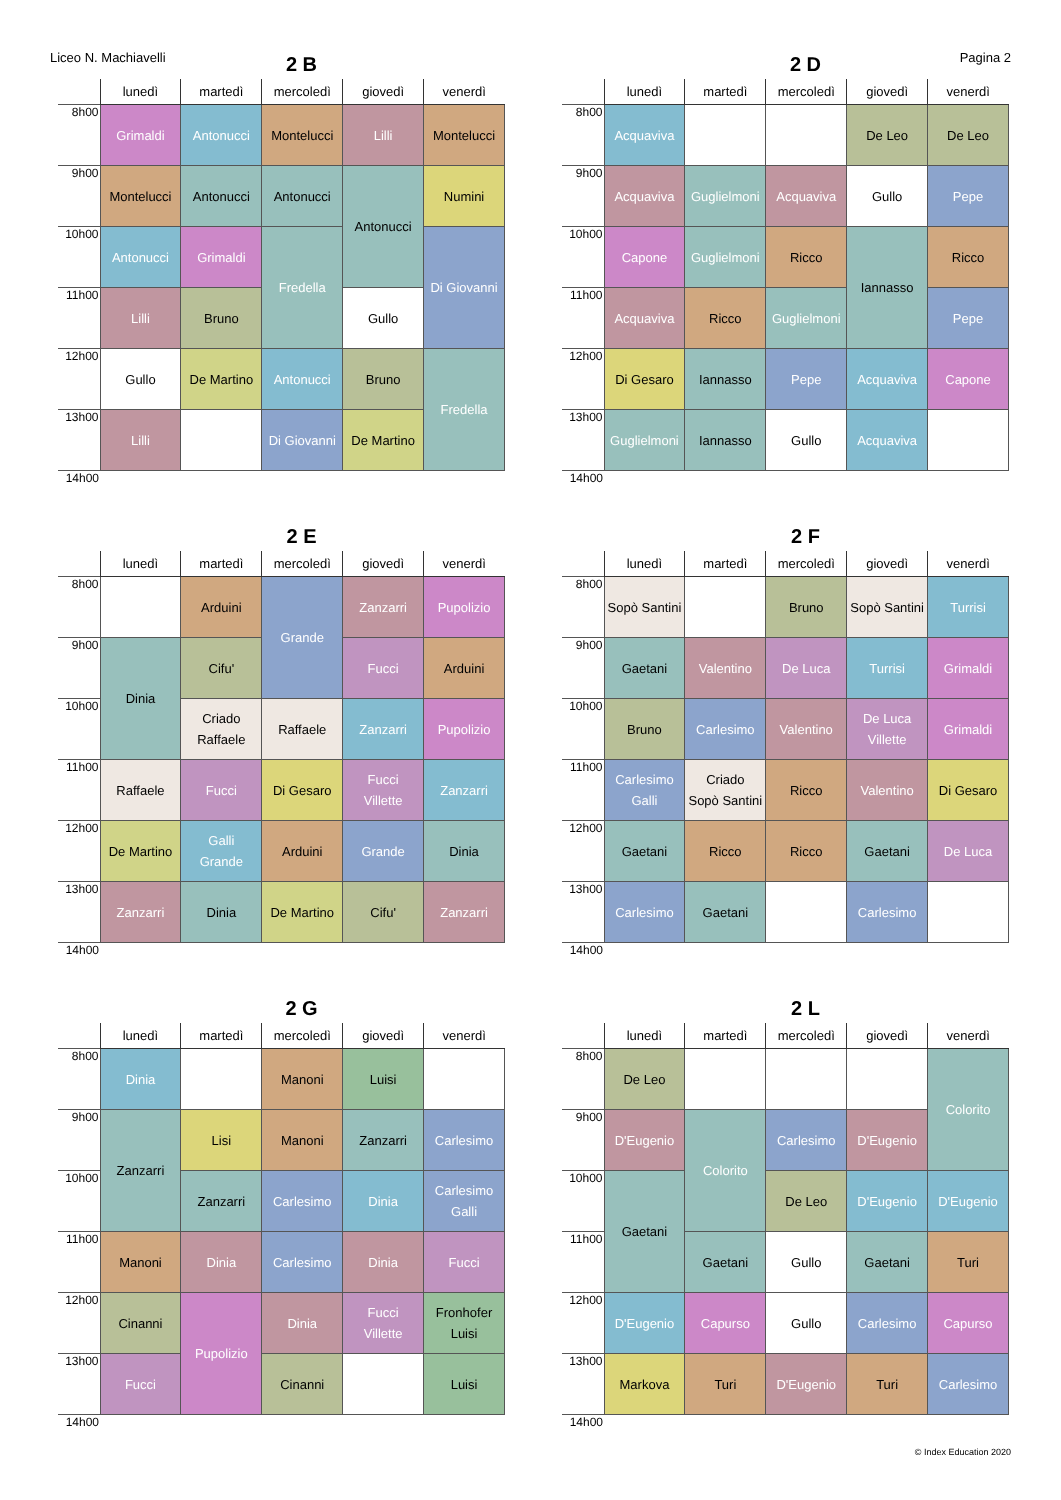Liceo N. Machiavelli Pagina 2
2 B
| | lunedì | martedì | mercoledì | giovedì | venerdì |
| --- | --- | --- | --- | --- | --- |
| 8h00 | Grimaldi | Antonucci | Montelucci | Lilli | Montelucci |
| 9h00 | Montelucci | Antonucci | Antonucci | Antonucci | Numini |
| 10h00 | Antonucci | Grimaldi | Fredella | | Di Giovanni |
| 11h00 | Lilli | Bruno | | Gullo | |
| 12h00 | Gullo | De Martino | Antonucci | Bruno | Fredella |
| 13h00 | Lilli | | Di Giovanni | De Martino | |
| 14h00 | | | | | |
2 D
| | lunedì | martedì | mercoledì | giovedì | venerdì |
| --- | --- | --- | --- | --- | --- |
| 8h00 | Acquaviva | | | De Leo | De Leo |
| 9h00 | Acquaviva | Guglielmoni | Acquaviva | Gullo | Pepe |
| 10h00 | Capone | Guglielmoni | Ricco | Iannasso | Ricco |
| 11h00 | Acquaviva | Ricco | Guglielmoni | | Pepe |
| 12h00 | Di Gesaro | Iannasso | Pepe | Acquaviva | Capone |
| 13h00 | Guglielmoni | Iannasso | Gullo | Acquaviva | |
| 14h00 | | | | | |
2 E
| | lunedì | martedì | mercoledì | giovedì | venerdì |
| --- | --- | --- | --- | --- | --- |
| 8h00 | | Arduini | Grande | Zanzarri | Pupolizio |
| 9h00 | Dinia | Cifu' | | Fucci | Arduini |
| 10h00 | | Criado Raffaele | Raffaele | Zanzarri | Pupolizio |
| 11h00 | Raffaele | Fucci | Di Gesaro | Fucci Villette | Zanzarri |
| 12h00 | De Martino | Galli Grande | Arduini | Grande | Dinia |
| 13h00 | Zanzarri | Dinia | De Martino | Cifu' | Zanzarri |
| 14h00 | | | | | |
2 F
| | lunedì | martedì | mercoledì | giovedì | venerdì |
| --- | --- | --- | --- | --- | --- |
| 8h00 | Sopò Santini | | Bruno | Sopò Santini | Turrisi |
| 9h00 | Gaetani | Valentino | De Luca | Turrisi | Grimaldi |
| 10h00 | Bruno | Carlesimo | Valentino | De Luca Villette | Grimaldi |
| 11h00 | Carlesimo Galli | Criado Sopò Santini | Ricco | Valentino | Di Gesaro |
| 12h00 | Gaetani | Ricco | Ricco | Gaetani | De Luca |
| 13h00 | Carlesimo | Gaetani | | Carlesimo | |
| 14h00 | | | | | |
2 G
| | lunedì | martedì | mercoledì | giovedì | venerdì |
| --- | --- | --- | --- | --- | --- |
| 8h00 | Dinia | | Manoni | Luisi | |
| 9h00 | Zanzarri | Lisi | Manoni | Zanzarri | Carlesimo |
| 10h00 | | Zanzarri | Carlesimo | Dinia | Carlesimo Galli |
| 11h00 | Manoni | Dinia | Carlesimo | Dinia | Fucci |
| 12h00 | Cinanni | Pupolizio | Dinia | Fucci Villette | Fronhofer Luisi |
| 13h00 | Fucci | | Cinanni | | Luisi |
| 14h00 | | | | | |
2 L
| | lunedì | martedì | mercoledì | giovedì | venerdì |
| --- | --- | --- | --- | --- | --- |
| 8h00 | De Leo | | | | Colorito |
| 9h00 | D'Eugenio | Colorito | Carlesimo | D'Eugenio | |
| 10h00 | Gaetani | | De Leo | D'Eugenio | D'Eugenio |
| 11h00 | | Gaetani | Gullo | Gaetani | Turi |
| 12h00 | D'Eugenio | Capurso | Gullo | Carlesimo | Capurso |
| 13h00 | Markova | Turi | D'Eugenio | Turi | Carlesimo |
| 14h00 | | | | | |
© Index Education 2020